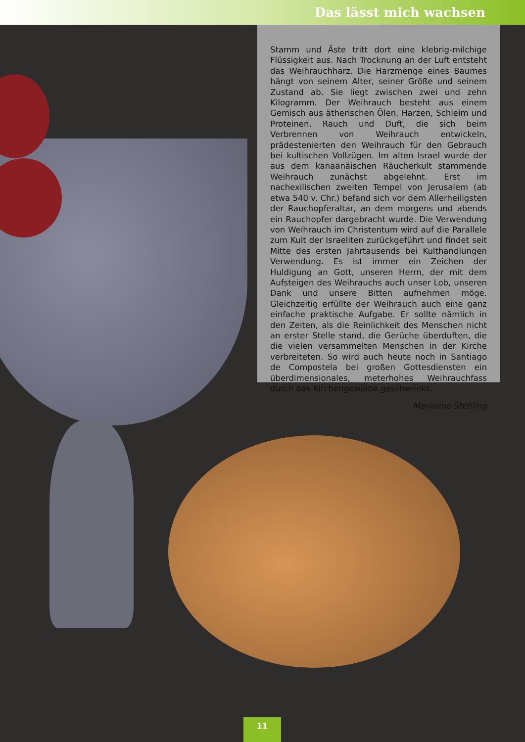Das lässt mich wachsen
Stamm und Äste tritt dort eine klebrig-milchige Flüssigkeit aus. Nach Trocknung an der Luft entsteht das Weihrauch­harz. Die Harzmenge eines Baumes hängt von seinem Al­ter, seiner Größe und seinem Zustand ab. Sie liegt zwischen zwei und zehn Kilogramm. Der Weihrauch besteht aus ei­nem Gemisch aus ätherischen Ölen, Harzen, Schleim und Proteinen. Rauch und Duft, die sich beim Verbrennen von Weihrauch entwickeln, prädestenierten den Weihrauch für den Gebrauch bei kultischen Vollzügen. Im alten Israel wurde der aus dem kanaanäischen Räucherkult stammen­de Weihrauch zunächst abgelehnt. Erst im nachexilischen zweiten Tempel von Jerusalem (ab etwa 540 v. Chr.) befand sich vor dem Allerheiligsten der Rauchopferaltar, an dem morgens und abends ein Rauchopfer dargebracht wurde. Die Verwendung von Weihrauch im Christentum wird auf die Parallele zum Kult der Israeliten zurückgeführt und fin­det seit Mitte des ersten Jahrtausends bei Kulthandlungen Verwendung. Es ist immer ein Zeichen der Huldigung an Gott, unseren Herrn, der mit dem Aufsteigen des Weih­rauchs auch unser Lob, unseren Dank und unsere Bitten aufnehmen möge. Gleichzeitig erfüllte der Weihrauch auch eine ganz einfache praktische Aufgabe. Er sollte nämlich in den Zeiten, als die Reinlichkeit des Menschen nicht an ers­ter Stelle stand, die Gerüche überduften, die die vielen ver­sammelten Menschen in der Kirche verbreiteten. So wird auch heute noch in Santiago de Compostela bei großen Gottesdiensten ein überdimensionales, meterhohes Weih­rauchfass durch das Kirchengewölbe geschwenkt.
Marianne Stehling
11